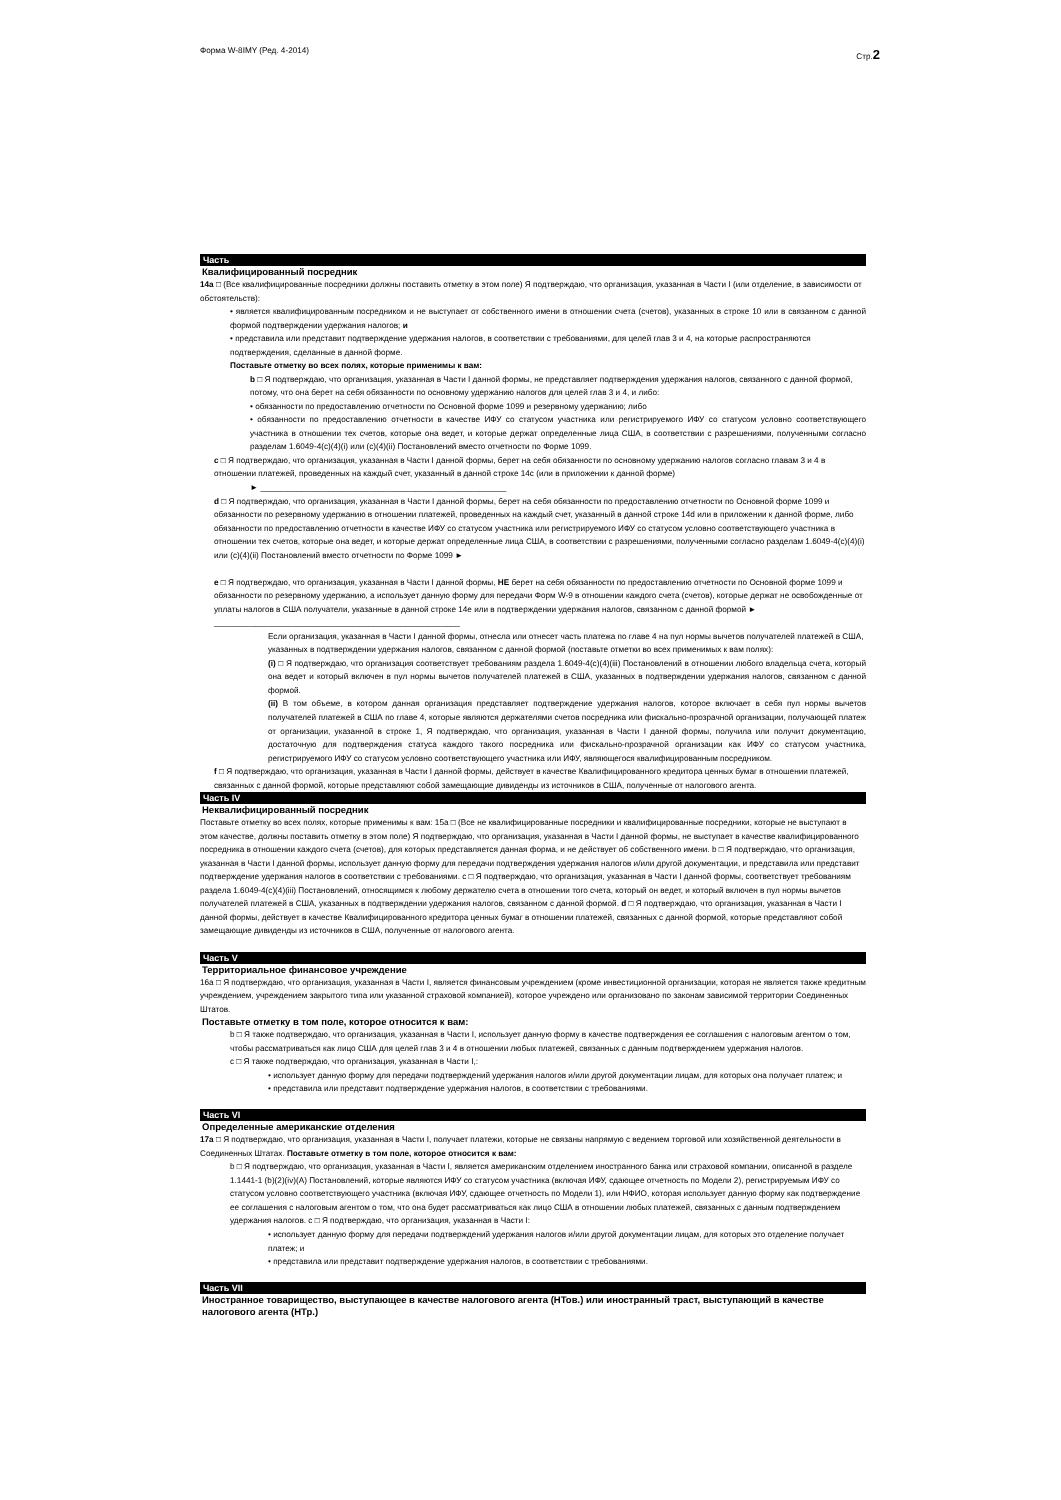Форма W-8IMY (Ред. 4-2014) Стр.2
Часть
Квалифицированный посредник
14a □ (Все квалифицированные посредники должны поставить отметку в этом поле) Я подтверждаю, что организация, указанная в Части I (или отделение, в зависимости от обстоятельств):
• является квалифицированным посредником и не выступает от собственного имени в отношении счета (счетов), указанных в строке 10 или в связанном с данной формой подтверждении удержания налогов; и
• представила или представит подтверждение удержания налогов, в соответствии с требованиями, для целей глав 3 и 4, на которые распространяются подтверждения, сделанные в данной форме.
Поставьте отметку во всех полях, которые применимы к вам:
b □ Я подтверждаю, что организация, указанная в Части I данной формы, не представляет подтверждения удержания налогов, связанного с данной формой, потому, что она берет на себя обязанности по основному удержанию налогов для целей глав 3 и 4, и либо:
• обязанности по предоставлению отчетности по Основной форме 1099 и резервному удержанию; либо
• обязанности по предоставлению отчетности в качестве ИФУ со статусом участника или регистрируемого ИФУ со статусом условно соответствующего участника в отношении тех счетов, которые она ведет, и которые держат определенные лица США, в соответствии с разрешениями, полученными согласно разделам 1.6049-4(c)(4)(i) или (c)(4)(ii) Постановлений вместо отчетности по Форме 1099.
c □ Я подтверждаю, что организация, указанная в Части I данной формы, берет на себя обязанности по основному удержанию налогов согласно главам 3 и 4 в отношении платежей, проведенных на каждый счет, указанный в данной строке 14c (или в приложении к данной форме)
► ______________________________________________________
d □ Я подтверждаю, что организация, указанная в Части I данной формы, берет на себя обязанности по предоставлению отчетности по Основной форме 1099 и обязанности по резервному удержанию в отношении платежей, проведенных на каждый счет, указанный в данной строке 14d или в приложении к данной форме, либо обязанности по предоставлению отчетности в качестве ИФУ со статусом участника или регистрируемого ИФУ со статусом условно соответствующего участника в отношении тех счетов, которые она ведет, и которые держат определенные лица США, в соответствии с разрешениями, полученными согласно разделам 1.6049-4(c)(4)(i) или (c)(4)(ii) Постановлений вместо отчетности по Форме 1099 ►
e □ Я подтверждаю, что организация, указанная в Части I данной формы, НЕ берет на себя обязанности по предоставлению отчетности по Основной форме 1099 и обязанности по резервному удержанию, а использует данную форму для передачи Форм W-9 в отношении каждого счета (счетов), которые держат не освобожденные от уплаты налогов в США получатели, указанные в данной строке 14e или в подтверждении удержания налогов, связанном с данной формой ► ______________________________________________________
Если организация, указанная в Части I данной формы, отнесла или отнесет часть платежа по главе 4 на пул нормы вычетов получателей платежей в США, указанных в подтверждении удержания налогов, связанном с данной формой (поставьте отметки во всех применимых к вам полях):
(i) □ Я подтверждаю, что организация соответствует требованиям раздела 1.6049-4(c)(4)(iii) Постановлений в отношении любого владельца счета, который она ведет и который включен в пул нормы вычетов получателей платежей в США, указанных в подтверждении удержания налогов, связанном с данной формой.
(ii) В том объеме, в котором данная организация представляет подтверждение удержания налогов, которое включает в себя пул нормы вычетов получателей платежей в США по главе 4, которые являются держателями счетов посредника или фискально-прозрачной организации, получающей платеж от организации, указанной в строке 1, Я подтверждаю, что организация, указанная в Части I данной формы, получила или получит документацию, достаточную для подтверждения статуса каждого такого посредника или фискально-прозрачной организации как ИФУ со статусом участника, регистрируемого ИФУ со статусом условно соответствующего участника или ИФУ, являющегося квалифицированным посредником.
f □ Я подтверждаю, что организация, указанная в Части I данной формы, действует в качестве Квалифицированного кредитора ценных бумаг в отношении платежей, связанных с данной формой, которые представляют собой замещающие дивиденды из источников в США, полученные от налогового агента.
Часть IV
Неквалифицированный посредник
Поставьте отметку во всех полях, которые применимы к вам: 15a □ (Все не квалифицированные посредники и квалифицированные посредники, которые не выступают в этом качестве, должны поставить отметку в этом поле) Я подтверждаю, что организация, указанная в Части I данной формы, не выступает в качестве квалифицированного посредника в отношении каждого счета (счетов), для которых представляется данная форма, и не действует об собственного имени. b □ Я подтверждаю, что организация, указанная в Части I данной формы, использует данную форму для передачи подтверждения удержания налогов и/или другой документации, и представила или представит подтверждение удержания налогов в соответствии с требованиями. c □ Я подтверждаю, что организация, указанная в Части I данной формы, соответствует требованиям раздела 1.6049-4(c)(4)(iii) Постановлений, относящимся к любому держателю счета в отношении того счета, который он ведет, и который включен в пул нормы вычетов получателей платежей в США, указанных в подтверждении удержания налогов, связанном с данной формой. d □ Я подтверждаю, что организация, указанная в Части I данной формы, действует в качестве Квалифицированного кредитора ценных бумаг в отношении платежей, связанных с данной формой, которые представляют собой замещающие дивиденды из источников в США, полученные от налогового агента.
Часть V
Территориальное финансовое учреждение
16a □ Я подтверждаю, что организация, указанная в Части I, является финансовым учреждением (кроме инвестиционной организации, которая не является также кредитным учреждением, учреждением закрытого типа или указанной страховой компанией), которое учреждено или организовано по законам зависимой территории Соединенных Штатов.
Поставьте отметку в том поле, которое относится к вам:
b □ Я также подтверждаю, что организация, указанная в Части I, использует данную форму в качестве подтверждения ее соглашения с налоговым агентом о том, чтобы рассматриваться как лицо США для целей глав 3 и 4 в отношении любых платежей, связанных с данным подтверждением удержания налогов.
c □ Я также подтверждаю, что организация, указанная в Части I,:
• использует данную форму для передачи подтверждений удержания налогов и/или другой документации лицам, для которых она получает платеж; и
• представила или представит подтверждение удержания налогов, в соответствии с требованиями.
Часть VI
Определенные американские отделения
17a □ Я подтверждаю, что организация, указанная в Части I, получает платежи, которые не связаны напрямую с ведением торговой или хозяйственной деятельности в Соединенных Штатах. Поставьте отметку в том поле, которое относится к вам:
b □ Я подтверждаю, что организация, указанная в Части I, является американским отделением иностранного банка или страховой компании, описанной в разделе 1.1441-1 (b)(2)(iv)(A) Постановлений, которые являются ИФУ со статусом участника (включая ИФУ, сдающее отчетность по Модели 2), регистрируемым ИФУ со статусом условно соответствующего участника (включая ИФУ, сдающее отчетность по Модели 1), или НФИО, которая использует данную форму как подтверждение ее соглашения с налоговым агентом о том, что она будет рассматриваться как лицо США в отношении любых платежей, связанных с данным подтверждением удержания налогов. c □ Я подтверждаю, что организация, указанная в Части I:
• использует данную форму для передачи подтверждений удержания налогов и/или другой документации лицам, для которых это отделение получает платеж; и
• представила или представит подтверждение удержания налогов, в соответствии с требованиями.
Часть VII
Иностранное товарищество, выступающее в качестве налогового агента (НТов.) или иностранный траст, выступающий в качестве налогового агента (НТр.)